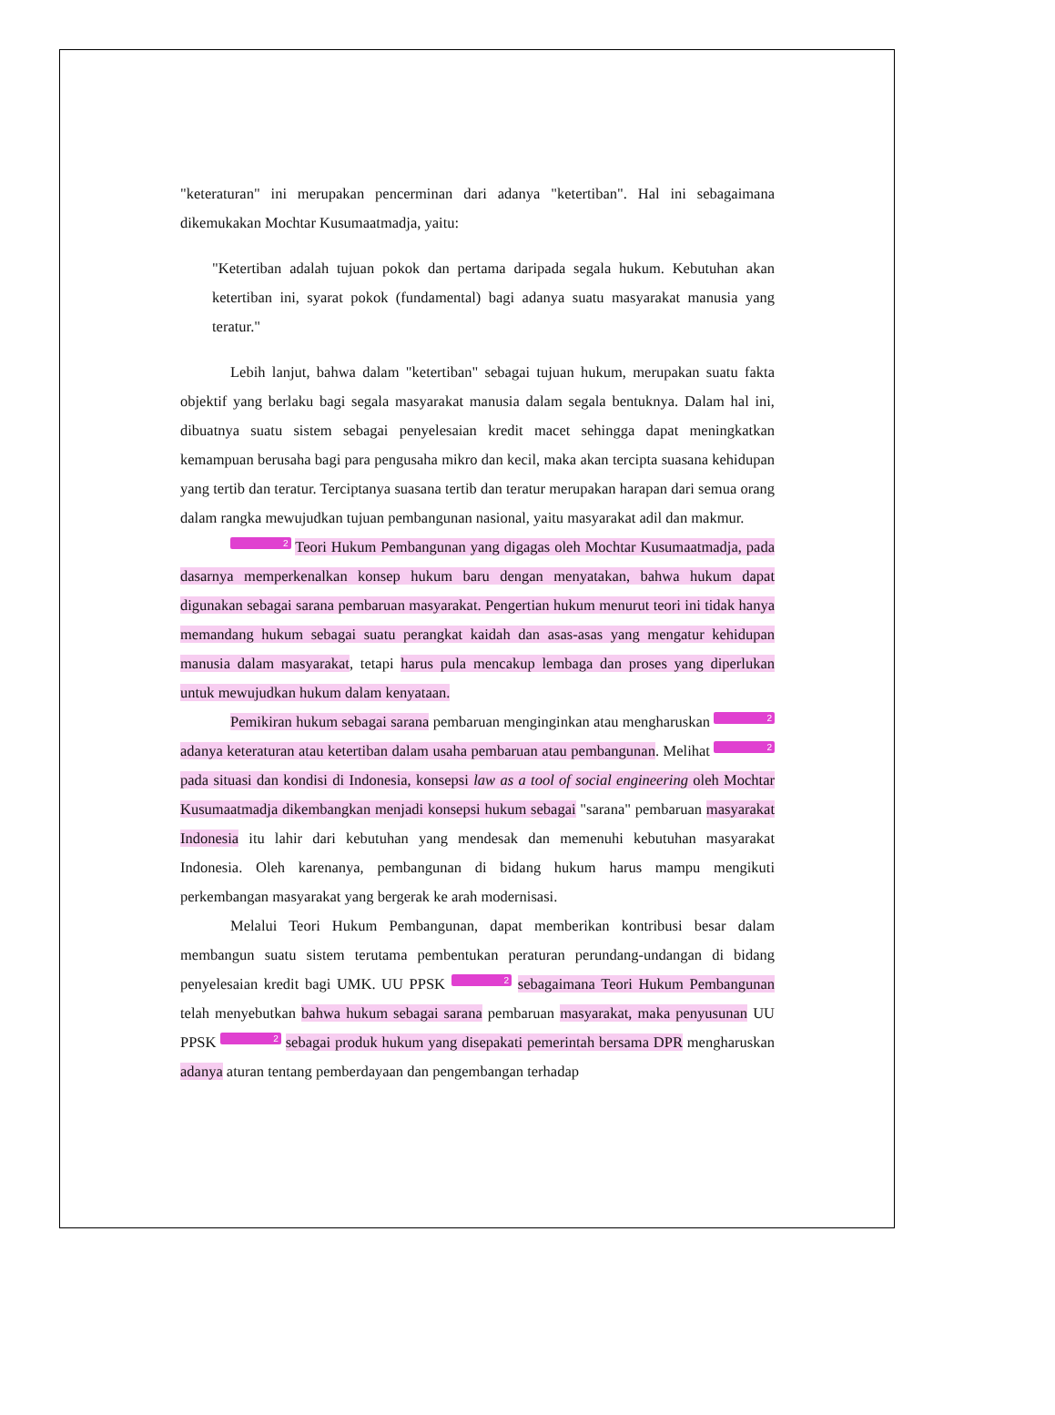"keteraturan" ini merupakan pencerminan dari adanya "ketertiban". Hal ini sebagaimana dikemukakan Mochtar Kusumaatmadja, yaitu:
"Ketertiban adalah tujuan pokok dan pertama daripada segala hukum. Kebutuhan akan ketertiban ini, syarat pokok (fundamental) bagi adanya suatu masyarakat manusia yang teratur."
Lebih lanjut, bahwa dalam "ketertiban" sebagai tujuan hukum, merupakan suatu fakta objektif yang berlaku bagi segala masyarakat manusia dalam segala bentuknya. Dalam hal ini, dibuatnya suatu sistem sebagai penyelesaian kredit macet sehingga dapat meningkatkan kemampuan berusaha bagi para pengusaha mikro dan kecil, maka akan tercipta suasana kehidupan yang tertib dan teratur. Terciptanya suasana tertib dan teratur merupakan harapan dari semua orang dalam rangka mewujudkan tujuan pembangunan nasional, yaitu masyarakat adil dan makmur.
2 Teori Hukum Pembangunan yang digagas oleh Mochtar Kusumaatmadja, pada dasarnya memperkenalkan konsep hukum baru dengan menyatakan, bahwa hukum dapat digunakan sebagai sarana pembaruan masyarakat. Pengertian hukum menurut teori ini tidak hanya memandang hukum sebagai suatu perangkat kaidah dan asas-asas yang mengatur kehidupan manusia dalam masyarakat, tetapi harus pula mencakup lembaga dan proses yang diperlukan untuk mewujudkan hukum dalam kenyataan.
Pemikiran hukum sebagai sarana pembaruan menginginkan atau mengharuskan 2 adanya keteraturan atau ketertiban dalam usaha pembaruan atau pembangunan. Melihat 2 pada situasi dan kondisi di Indonesia, konsepsi law as a tool of social engineering oleh Mochtar Kusumaatmadja dikembangkan menjadi konsepsi hukum sebagai "sarana" pembaruan masyarakat Indonesia itu lahir dari kebutuhan yang mendesak dan memenuhi kebutuhan masyarakat Indonesia. Oleh karenanya, pembangunan di bidang hukum harus mampu mengikuti perkembangan masyarakat yang bergerak ke arah modernisasi.
Melalui Teori Hukum Pembangunan, dapat memberikan kontribusi besar dalam membangun suatu sistem terutama pembentukan peraturan perundang-undangan di bidang penyelesaian kredit bagi UMK. UU PPSK 2 sebagaimana Teori Hukum Pembangunan telah menyebutkan bahwa hukum sebagai sarana pembaruan masyarakat, maka penyusunan UU PPSK 2 sebagai produk hukum yang disepakati pemerintah bersama DPR mengharuskan adanya aturan tentang pemberdayaan dan pengembangan terhadap